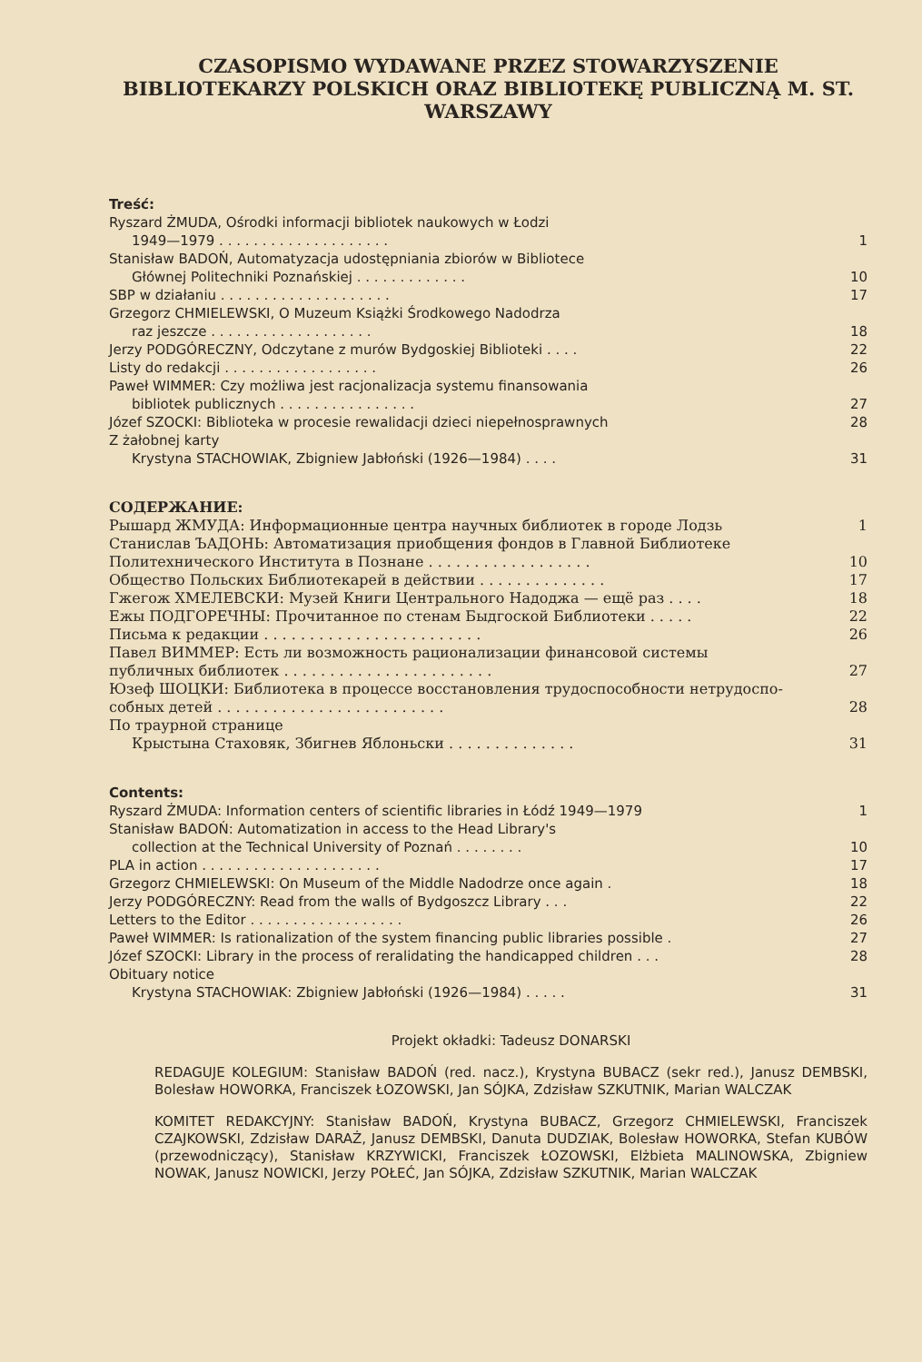CZASOPISMO WYDAWANE PRZEZ STOWARZYSZENIE BIBLIOTEKARZY POLSKICH ORAZ BIBLIOTEKĘ PUBLICZNĄ M. ST. WARSZAWY
Treść:
Ryszard ŻMUDA, Ośrodki informacji bibliotek naukowych w Łodzi
1949—1979 . . . . . . . . . . . . . . . . . . . . 1
Stanisław BADOŃ, Automatyzacja udostępniania zbiorów w Bibliotece
Głównej Politechniki Poznańskiej . . . . . . . . . . . . . 10
SBP w działaniu . . . . . . . . . . . . . . . . . . . . 17
Grzegorz CHMIELEWSKI, O Muzeum Książki Środkowego Nadodrza
raz jeszcze . . . . . . . . . . . . . . . . . . . 18
Jerzy PODGÓRECZNY, Odczytane z murów Bydgoskiej Biblioteki . . . . 22
Listy do redakcji . . . . . . . . . . . . . . . . . . 26
Paweł WIMMER: Czy możliwa jest racjonalizacja systemu finansowania
bibliotek publicznych . . . . . . . . . . . . . . . . 27
Józef SZOCKI: Biblioteka w procesie rewalidacji dzieci niepełnosprawnych 28
Z żałobnej karty
Krystyna STACHOWIAK, Zbigniew Jabłoński (1926—1984) . . . . 31
СОДЕРЖАНИЕ:
Рышард ЖМУДА: Информационные центра научных библиотек в городе Лодзь 1
Станислав ЪАДОНЬ: Автоматизация приобщения фондов в Главной Библиотеке
Политехнического Института в Познане . . . . . . . . . . . . . . . . . . 10
Общество Польских Библиотекарей в действии . . . . . . . . . . . . . . 17
Гжегож ХМЕЛЕВСКИ: Музей Книги Центрального Надоджа — ещё раз . . . . 18
Ежы ПОДГОРЕЧНЫ: Прочитанное по стенам Быдгоской Библиотеки . . . . . 22
Письма к редакции . . . . . . . . . . . . . . . . . . . . . . . . 26
Павел ВИММЕР: Есть ли возможность рационализации финансовой системы
публичных библиотек . . . . . . . . . . . . . . . . . . . . . . . 27
Юзеф ШОЦКИ: Библиотека в процессе восстановления трудоспособности нетрудоспо-
собных детей . . . . . . . . . . . . . . . . . . . . . . . . . 28
По траурной странице
Крыстына Стаховяк, Збигнев Яблоньски . . . . . . . . . . . . . . 31
Contents:
Ryszard ŻMUDA: Information centers of scientific libraries in Łódź 1949—1979 1
Stanisław BADOŃ: Automatization in access to the Head Library's
collection at the Technical University of Poznań . . . . . . . . 10
PLA in action . . . . . . . . . . . . . . . . . . . . . 17
Grzegorz CHMIELEWSKI: On Museum of the Middle Nadodrze once again . 18
Jerzy PODGÓRECZNY: Read from the walls of Bydgoszcz Library . . . 22
Letters to the Editor . . . . . . . . . . . . . . . . . . 26
Paweł WIMMER: Is rationalization of the system financing public libraries possible . 27
Józef SZOCKI: Library in the process of reralidating the handicapped children . . . 28
Obituary notice
Krystyna STACHOWIAK: Zbigniew Jabłoński (1926—1984) . . . . . 31
Projekt okładki: Tadeusz DONARSKI
REDAGUJE KOLEGIUM: Stanisław BADOŃ (red. nacz.), Krystyna BUBACZ (sekr red.), Janusz DEMBSKI, Bolesław HOWORKA, Franciszek ŁOZOWSKI, Jan SÓJKA, Zdzisław SZKUTNIK, Marian WALCZAK
KOMITET REDAKCYJNY: Stanisław BADOŃ, Krystyna BUBACZ, Grzegorz CHMIELEWSKI, Franciszek CZAJKOWSKI, Zdzisław DARAŻ, Janusz DEMBSKI, Danuta DUDZIAK, Bolesław HOWORKA, Stefan KUBÓW (przewodniczący), Stanisław KRZYWICKI, Franciszek ŁOZOWSKI, Elżbieta MALINOWSKA, Zbigniew NOWAK, Janusz NOWICKI, Jerzy POŁEĆ, Jan SÓJKA, Zdzisław SZKUTNIK, Marian WALCZAK